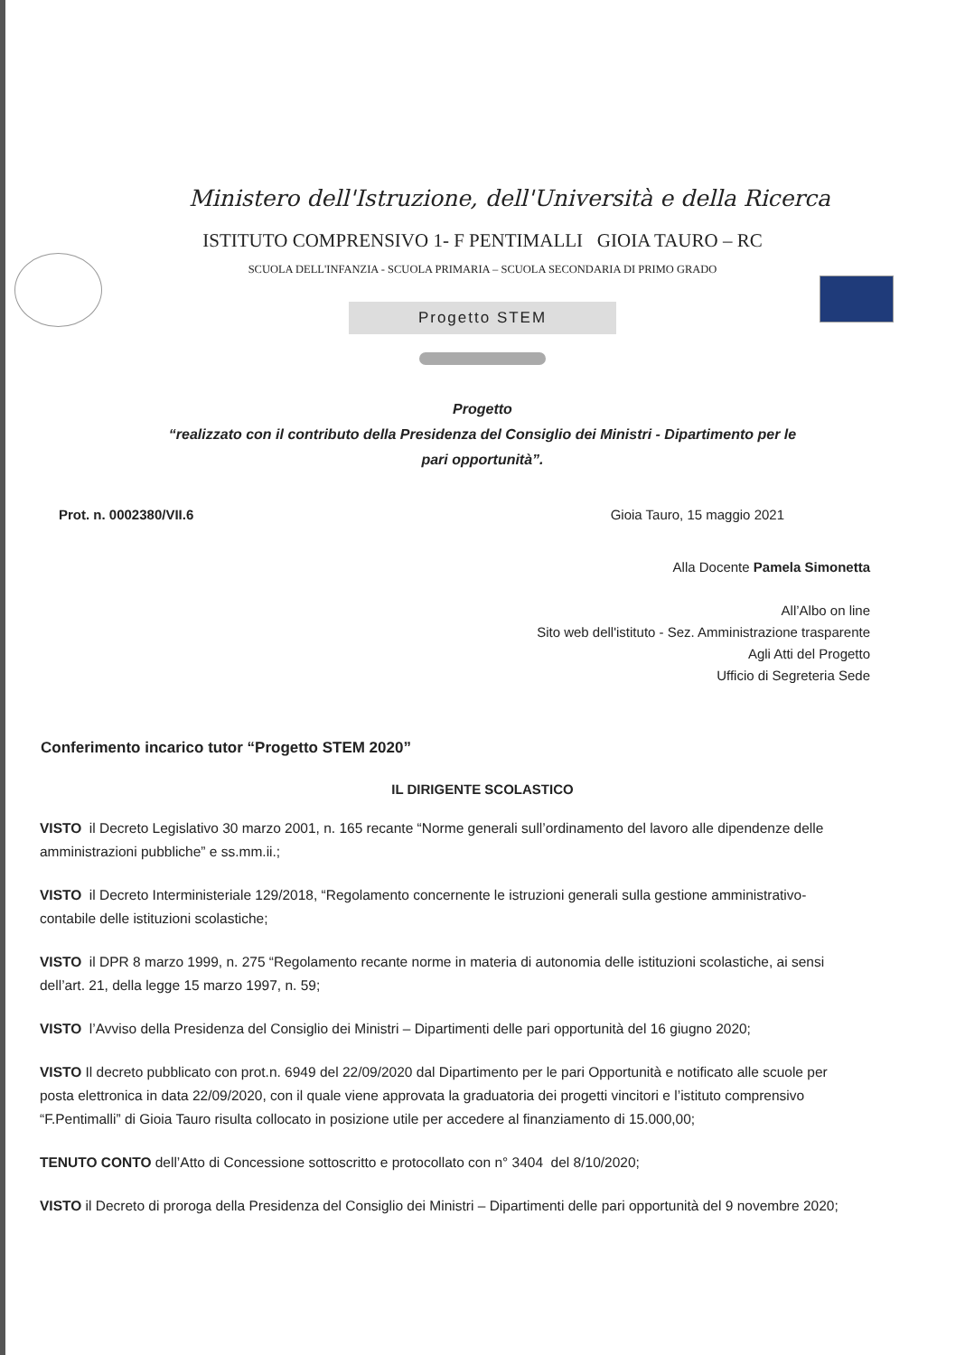Ministero dell'Istruzione, dell'Università e della Ricerca
ISTITUTO COMPRENSIVO 1- F PENTIMALLI GIOIA TAURO – RC
SCUOLA DELL'INFANZIA - SCUOLA PRIMARIA – SCUOLA SECONDARIA DI PRIMO GRADO
Progetto STEM
Progetto
“realizzato con il contributo della Presidenza del Consiglio dei Ministri - Dipartimento per le
pari opportunità”.
Prot. n. 0002380/VII.6 Gioia Tauro, 15 maggio 2021
Alla Docente Pamela Simonetta
All’Albo on line
Sito web dell'istituto - Sez. Amministrazione trasparente
Agli Atti del Progetto
Ufficio di Segreteria Sede
Conferimento incarico tutor “Progetto STEM 2020”
IL DIRIGENTE SCOLASTICO
VISTO il Decreto Legislativo 30 marzo 2001, n. 165 recante “Norme generali sull’ordinamento del lavoro alle dipendenze delle amministrazioni pubbliche” e ss.mm.ii.;
VISTO il Decreto Interministeriale 129/2018, “Regolamento concernente le istruzioni generali sulla gestione amministrativo-contabile delle istituzioni scolastiche;
VISTO il DPR 8 marzo 1999, n. 275 “Regolamento recante norme in materia di autonomia delle istituzioni scolastiche, ai sensi dell’art. 21, della legge 15 marzo 1997, n. 59;
VISTO l’Avviso della Presidenza del Consiglio dei Ministri – Dipartimenti delle pari opportunità del 16 giugno 2020;
VISTO Il decreto pubblicato con prot.n. 6949 del 22/09/2020 dal Dipartimento per le pari Opportunità e notificato alle scuole per posta elettronica in data 22/09/2020, con il quale viene approvata la graduatoria dei progetti vincitori e l’istituto comprensivo “F.Pentimalli” di Gioia Tauro risulta collocato in posizione utile per accedere al finanziamento di 15.000,00;
TENUTO CONTO dell’Atto di Concessione sottoscritto e protocollato con n° 3404 del 8/10/2020;
VISTO il Decreto di proroga della Presidenza del Consiglio dei Ministri – Dipartimenti delle pari opportunità del 9 novembre 2020;